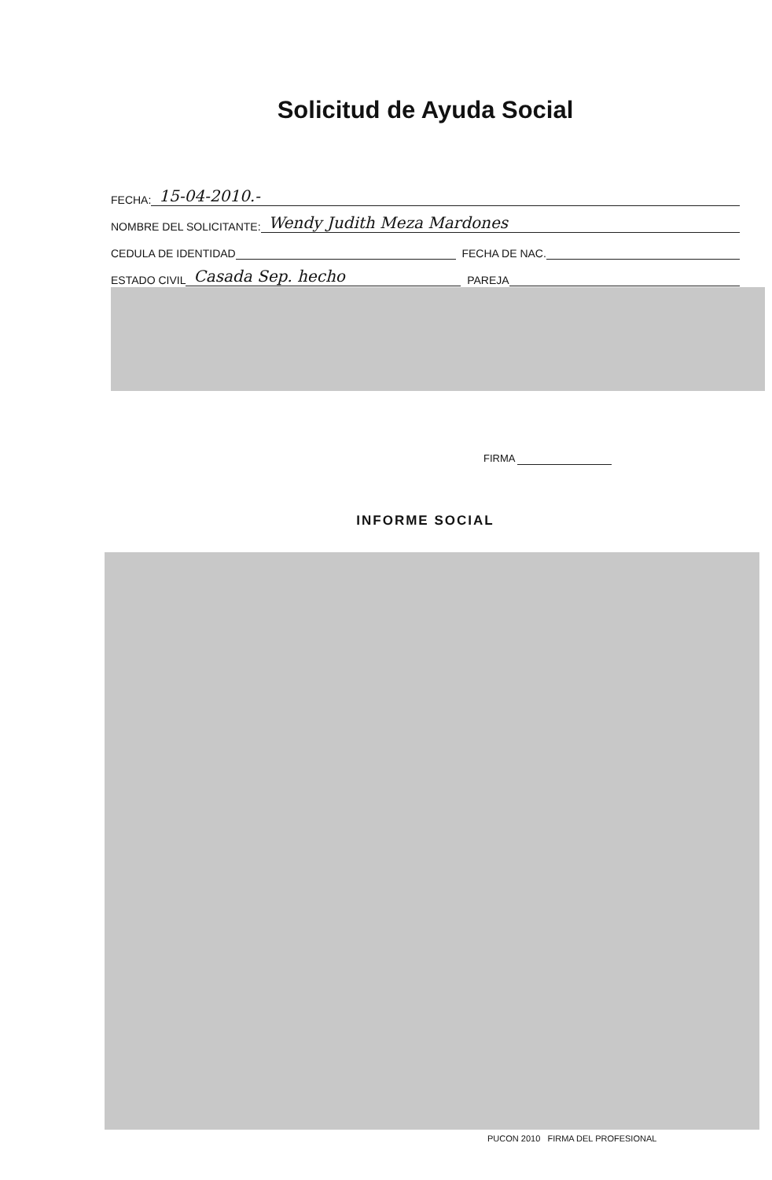Solicitud de Ayuda Social
FECHA: 15-04-2010.-
NOMBRE DEL SOLICITANTE: Wendy Judith Meza Mardones
CEDULA DE IDENTIDAD FECHA DE NAC.
ESTADO CIVIL Casada Sep. hecho PAREJA
FIRMA
INFORME SOCIAL
PUCON 2010 FIRMA DEL PROFESIONAL